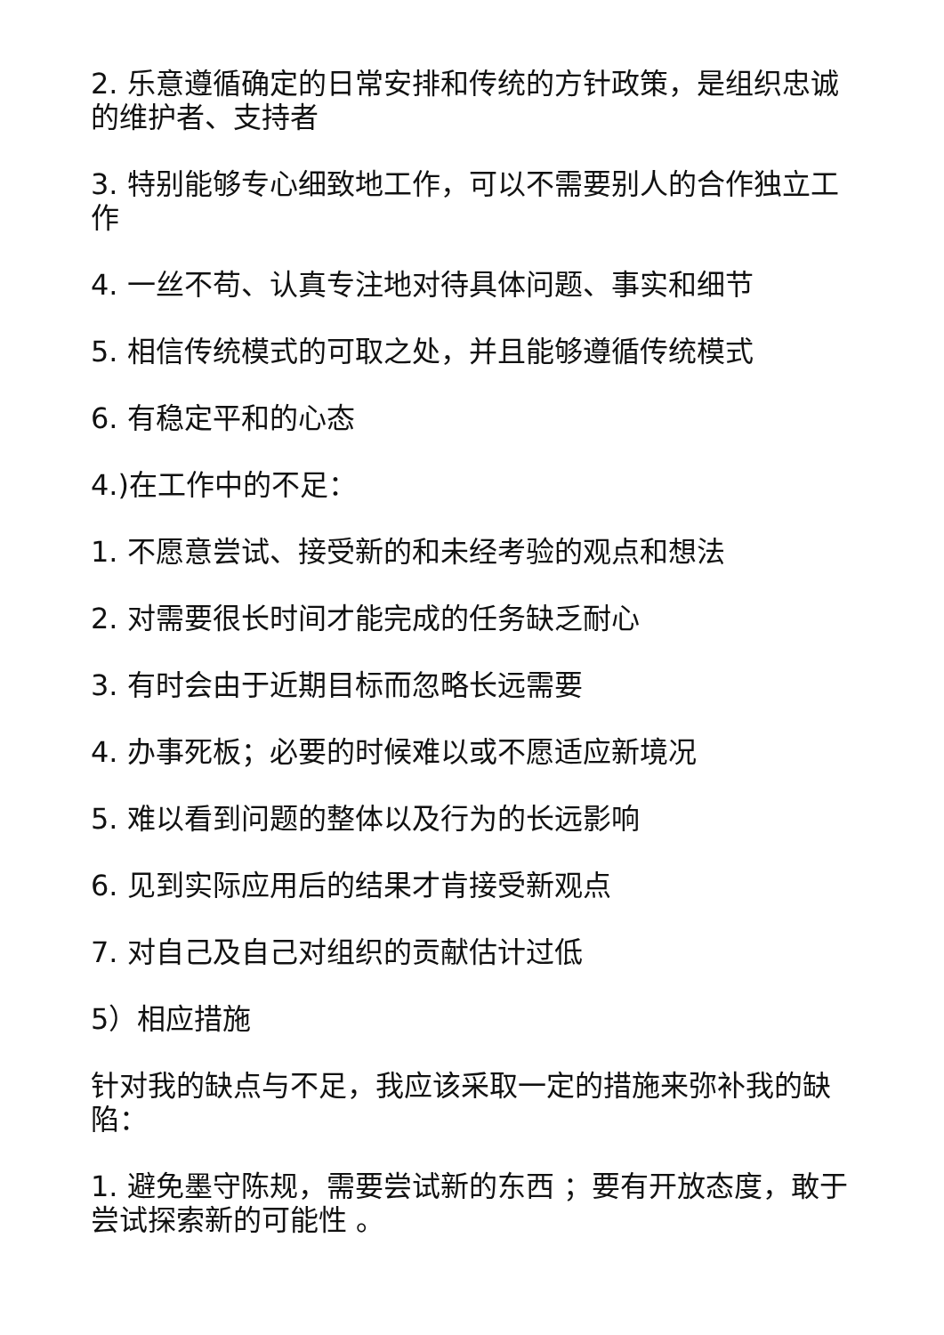2. 乐意遵循确定的日常安排和传统的方针政策，是组织忠诚的维护者、支持者
3. 特别能够专心细致地工作，可以不需要别人的合作独立工作
4. 一丝不苟、认真专注地对待具体问题、事实和细节
5. 相信传统模式的可取之处，并且能够遵循传统模式
6. 有稳定平和的心态
4.)在工作中的不足：
1. 不愿意尝试、接受新的和未经考验的观点和想法
2. 对需要很长时间才能完成的任务缺乏耐心
3. 有时会由于近期目标而忽略长远需要
4. 办事死板；必要的时候难以或不愿适应新境况
5. 难以看到问题的整体以及行为的长远影响
6. 见到实际应用后的结果才肯接受新观点
7. 对自己及自己对组织的贡献估计过低
5）相应措施
针对我的缺点与不足，我应该采取一定的措施来弥补我的缺陷：
1. 避免墨守陈规，需要尝试新的东西 ；要有开放态度，敢于尝试探索新的可能性 。